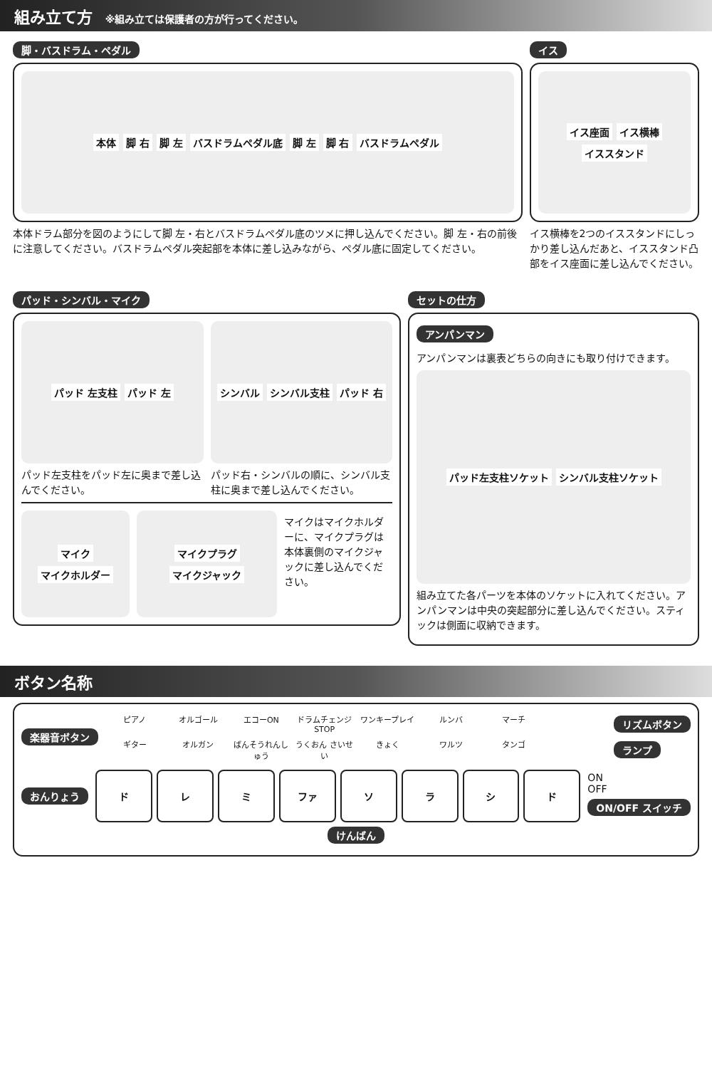組み立て方 ※組み立ては保護者の方が行ってください。
脚・バスドラム・ペダル
本体 脚 右 脚 左 バスドラムペダル底 脚 左 脚 右 バスドラムペダル
本体ドラム部分を図のようにして脚 左・右とバスドラムペダル底のツメに押し込んでください。脚 左・右の前後に注意してください。バスドラムペダル突起部を本体に差し込みながら、ペダル底に固定してください。
イス
イス座面 イス横棒 イススタンド
イス横棒を2つのイススタンドにしっかり差し込んだあと、イススタンド凸部をイス座面に差し込んでください。
パッド・シンバル・マイク
パッド 左支柱 パッド 左
パッド左支柱をパッド左に奥まで差し込んでください。
シンバル シンバル支柱 パッド 右
パッド右・シンバルの順に、シンバル支柱に奥まで差し込んでください。
マイク マイクホルダー マイクプラグ マイクジャック
マイクはマイクホルダーに、マイクプラグは本体裏側のマイクジャックに差し込んでください。
セットの仕方
アンパンマン
アンパンマンは裏表どちらの向きにも取り付けできます。
パッド左支柱ソケット シンバル支柱ソケット
組み立てた各パーツを本体のソケットに入れてください。アンパンマンは中央の突起部分に差し込んでください。スティックは側面に収納できます。
ボタン名称
楽器音ボタン
ピアノ
オルゴール
エコーON
ドラムチェンジ STOP
ワンキープレイ
ルンバ
マーチ
ギター
オルガン
ばんそうれんしゅう
うくおん さいせい
きょく
ワルツ
タンゴ
リズムボタン
ランプ
おんりょう
ド レ ミ ファ ソ ラ シ ド
ON
OFF
ON/OFF スイッチ
けんばん